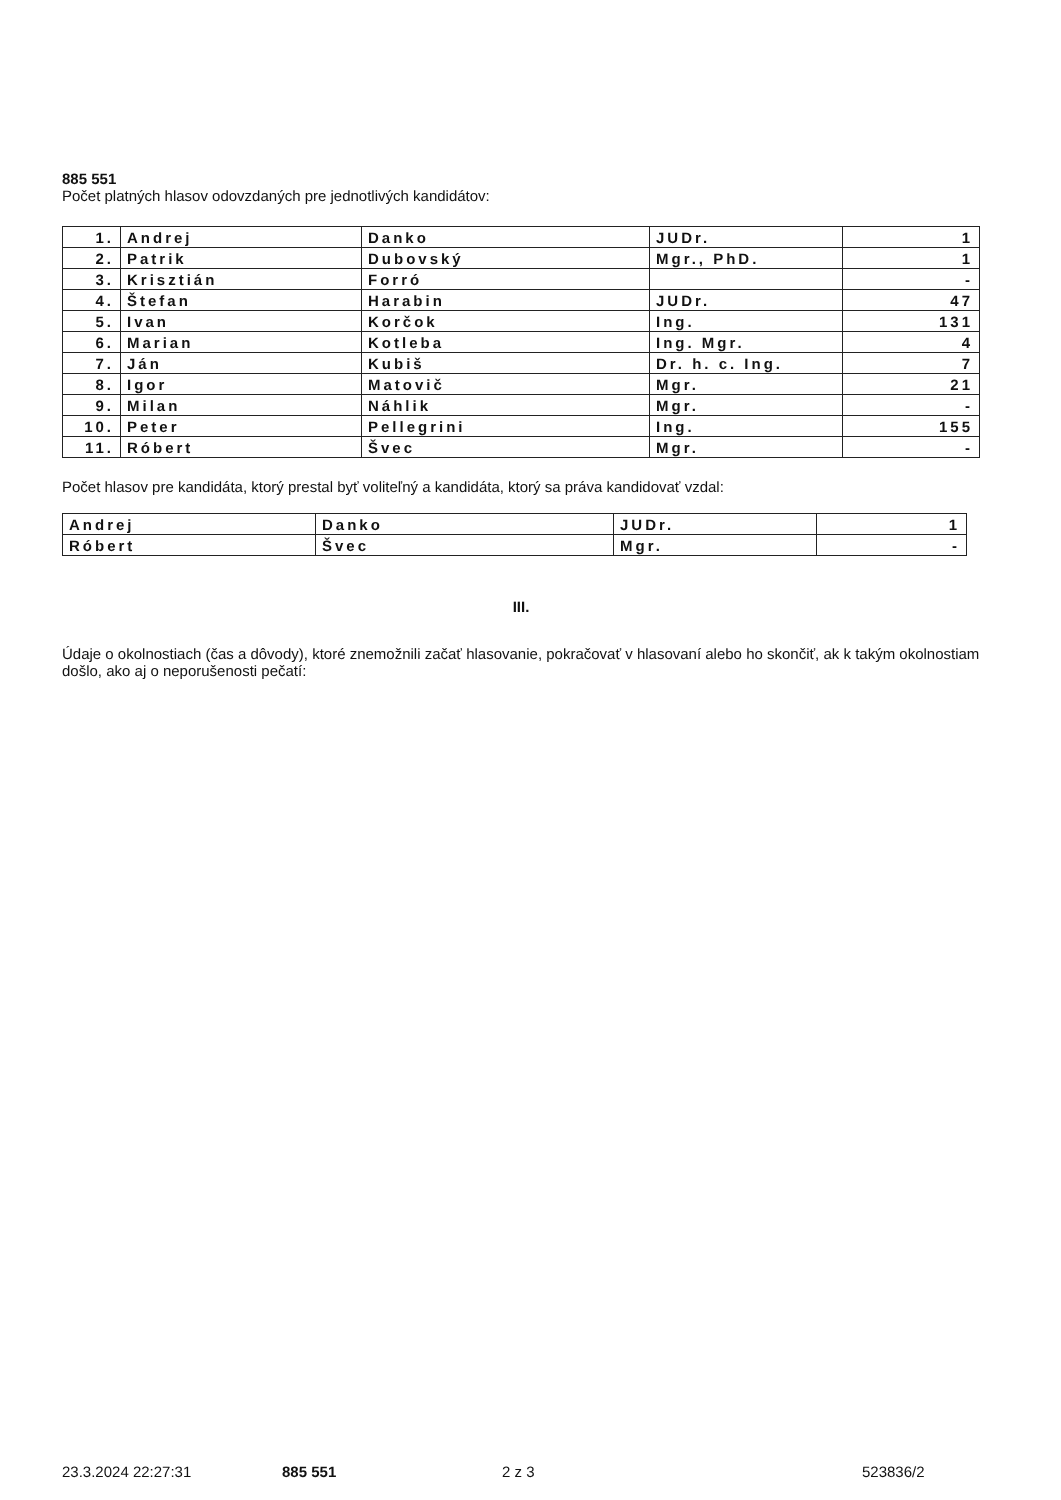885 551
Počet platných hlasov odovzdaných pre jednotlivých kandidátov:
| 1. | Andrej | Danko | JUDr. | 1 |
| 2. | Patrik | Dubovský | Mgr., PhD. | 1 |
| 3. | Krisztián | Forró | | - |
| 4. | Štefan | Harabin | JUDr. | 47 |
| 5. | Ivan | Korčok | Ing. | 131 |
| 6. | Marian | Kotleba | Ing. Mgr. | 4 |
| 7. | Ján | Kubiš | Dr. h. c. Ing. | 7 |
| 8. | Igor | Matovič | Mgr. | 21 |
| 9. | Milan | Náhlik | Mgr. | - |
| 10. | Peter | Pellegrini | Ing. | 155 |
| 11. | Róbert | Švec | Mgr. | - |
Počet hlasov pre kandidáta, ktorý prestal byť voliteľný a kandidáta, ktorý sa práva kandidovať vzdal:
| Andrej | Danko | JUDr. | 1 |
| Róbert | Švec | Mgr. | - |
III.
Údaje o okolnostiach (čas a dôvody), ktoré znemožnili začať hlasovanie, pokračovať v hlasovaní alebo ho skončiť, ak k takým okolnostiam došlo, ako aj o neporušenosti pečatí:
23.3.2024 22:27:31 885 551 2 z 3 523836/2